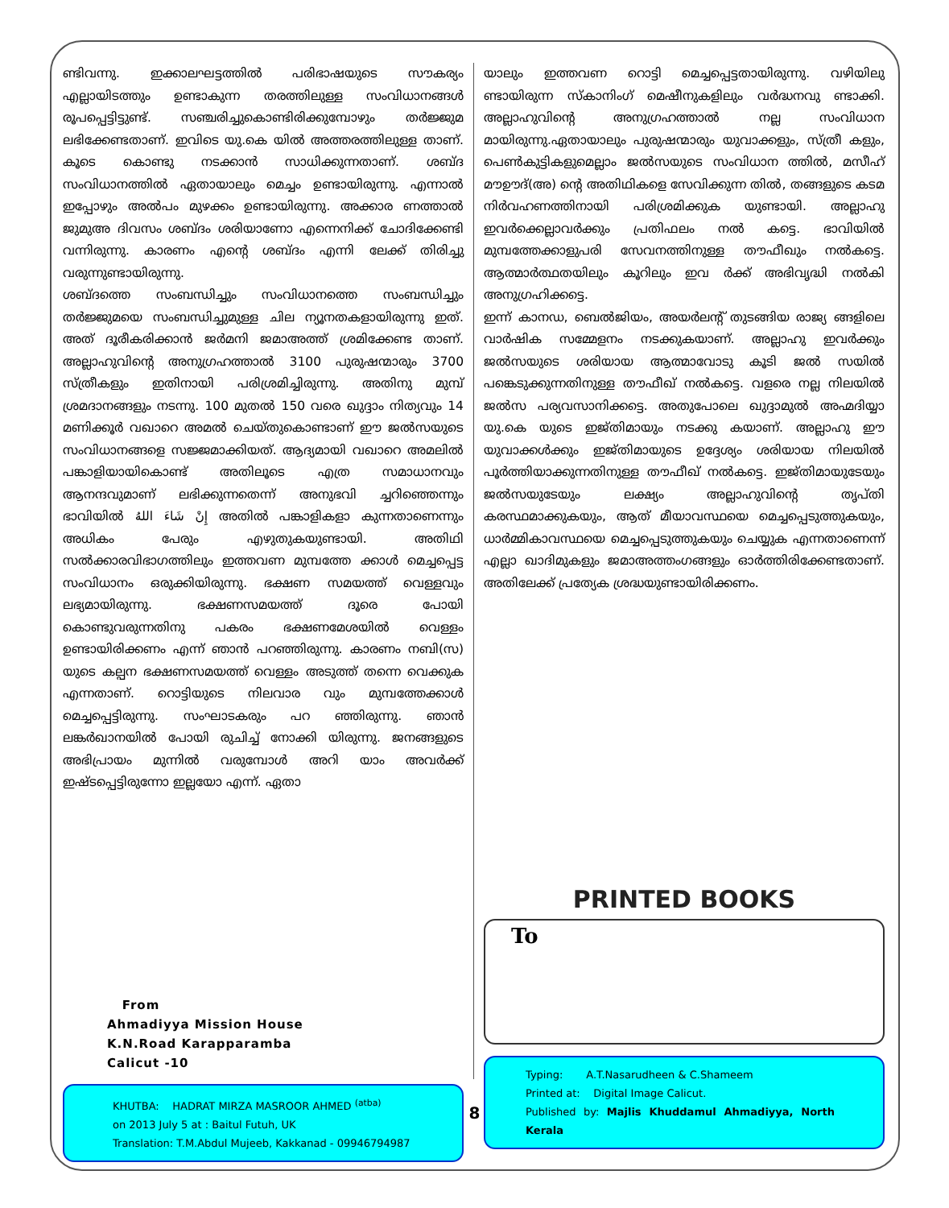ണ്ടിവന്നു. ഇക്കാലഘട്ടത്തിൽ പരിഭാഷയുടെ സൗകര്യം എല്ലായിടത്തും ഉണ്ടാകുന്ന തരത്തിലുള്ള സംവിധാനങ്ങൾ രൂപപ്പെട്ടിട്ടുണ്ട്. സഞ്ചരിച്ചുകൊണ്ടിരിക്കുമ്പോഴും തർജ്ജുമ ലഭിക്കേണ്ടതാണ്. ഇവിടെ യു.കെ യിൽ അത്തരത്തിലുള്ള താണ്. കൂടെ കൊണ്ടു നടക്കാൻ സാധിക്കുന്നതാണ്. ശബ്ദ സംവിധാനത്തിൽ ഏതായാലും മെച്ചം ഉണ്ടായിരുന്നു. എന്നാൽ ഇപ്പോഴും അൽപം മുഴക്കം ഉണ്ടായിരുന്നു. അക്കാര ണത്താൽ ജുമുഅ ദിവസം ശബ്ദം ശരിയാണോ എന്നെനിക്ക് ചോദിക്കേണ്ടി വന്നിരുന്നു. കാരണം എന്റെ ശബ്ദം എന്നി ലേക്ക് തിരിച്ചു വരുന്നുണ്ടായിരുന്നു.
ശബ്ദത്തെ സംബന്ധിച്ചും സംവിധാനത്തെ സംബന്ധിച്ചും തർജ്ജുമയെ സംബന്ധിച്ചുമുള്ള ചില ന്യൂനതകളായിരുന്നു ഇത്. അത് ദൂരീകരിക്കാൻ ജർമനി ജമാഅത്ത് ശ്രമിക്കേണ്ട താണ്. അല്ലാഹുവിന്റെ അനുഗ്രഹത്താൽ 3100 പുരുഷന്മാരും 3700 സ്ത്രീകളും ഇതിനായി പരിശ്രമിച്ചിരുന്നു. അതിനു മുമ്പ് ശ്രമദാനങ്ങളും നടന്നു. 100 മുതൽ 150 വരെ ഖുദ്ദാം നിത്യവും 14 മണിക്കൂർ വഖാറെ അമൽ ചെയ്തുകൊണ്ടാണ് ഈ ജൽസയുടെ സംവിധാനങ്ങളെ സജ്ജമാക്കിയത്. ആദ്യമായി വഖാറെ അമലിൽ പങ്കാളിയായികൊണ്ട് അതിലൂടെ എത്ര സമാധാനവും ആനന്ദവുമാണ് ലഭിക്കുന്നതെന്ന് അനുഭവി ച്ചറിഞ്ഞെന്നും ഭാവിയിൽ إِنْ شَاءَ اللهُ അതിൽ പങ്കാളികളാ കുന്നതാണെന്നും അധികം പേരും എഴുതുകയുണ്ടായി. അതിഥി സൽക്കാരവിഭാഗത്തിലും ഇത്തവണ മുമ്പത്തേ ക്കാൾ മെച്ചപ്പെട്ട സംവിധാനം ഒരുക്കിയിരുന്നു. ഭക്ഷണ സമയത്ത് വെള്ളവും ലഭ്യമായിരുന്നു. ഭക്ഷണസമയത്ത് ദൂരെ പോയി കൊണ്ടുവരുന്നതിനു പകരം ഭക്ഷണമേശയിൽ വെള്ളം ഉണ്ടായിരിക്കണം എന്ന് ഞാൻ പറഞ്ഞിരുന്നു. കാരണം നബി(സ) യുടെ കല്പന ഭക്ഷണസമയത്ത് വെള്ളം അടുത്ത് തന്നെ വെക്കുക എന്നതാണ്. റൊട്ടിയുടെ നിലവാര വും മുമ്പത്തേക്കാൾ മെച്ചപ്പെട്ടിരുന്നു. സംഘാടകരും പറ ഞ്ഞിരുന്നു. ഞാൻ ലങ്കർഖാനയിൽ പോയി രുചിച്ച് നോക്കി യിരുന്നു. ജനങ്ങളുടെ അഭിപ്രായം മുന്നിൽ വരുമ്പോൾ അറി യാം അവർക്ക് ഇഷ്ടപ്പെട്ടിരുന്നോ ഇല്ലയോ എന്ന്. ഏതാ
From
Ahmadiyya Mission House
K.N.Road Karapparamba
Calicut -10
KHUTBA: HADRAT MIRZA MASROOR AHMED <sup>(atba)</sup>
on 2013 July 5 at : Baitul Futuh, UK
Translation: T.M.Abdul Mujeeb, Kakkanad - 09946794987
യാലും ഇത്തവണ റൊട്ടി മെച്ചപ്പെട്ടതായിരുന്നു. വഴിയിലു ണ്ടായിരുന്ന സ്കാനിംഗ് മെഷീനുകളിലും വർദ്ധനവു ണ്ടാക്കി. അല്ലാഹുവിന്റെ അനുഗ്രഹത്താൽ നല്ല സംവിധാന മായിരുന്നു.ഏതായാലും പുരുഷന്മാരും യുവാക്കളും, സ്ത്രീ കളും, പെൺകുട്ടികളുമെല്ലാം ജൽസയുടെ സംവിധാന ത്തിൽ, മസീഹ് മൗഊദ്(അ) ന്റെ അതിഥികളെ സേവിക്കുന്ന തിൽ, തങ്ങളുടെ കടമ നിർവഹണത്തിനായി പരിശ്രമിക്കുക യുണ്ടായി. അല്ലാഹു ഇവർക്കെല്ലാവർക്കും പ്രതിഫലം നൽ കട്ടെ. ഭാവിയിൽ മുമ്പത്തേക്കാളുപരി സേവനത്തിനുള്ള തൗഫീഖും നൽകട്ടെ. ആത്മാർത്ഥതയിലും കൂറിലും ഇവ ർക്ക് അഭിവൃദ്ധി നൽകി അനുഗ്രഹിക്കട്ടെ.
ഇന്ന് കാനഡ, ബെൽജിയം, അയർലന്റ് തുടങ്ങിയ രാജ്യ ങ്ങളിലെ വാർഷിക സമ്മേളനം നടക്കുകയാണ്. അല്ലാഹു ഇവർക്കും ജൽസയുടെ ശരിയായ ആത്മാവോടു കൂടി ജൽ സയിൽ പങ്കെടുക്കുന്നതിനുള്ള തൗഫീഖ് നൽകട്ടെ. വളരെ നല്ല നിലയിൽ ജൽസ പര്യവസാനിക്കട്ടെ. അതുപോലെ ഖുദ്ദാമുൽ അഹ്മദിയ്യാ യു.കെ യുടെ ഇജ്തിമായും നടക്കു കയാണ്. അല്ലാഹു ഈ യുവാക്കൾക്കും ഇജ്തിമായുടെ ഉദ്ദേശ്യം ശരിയായ നിലയിൽ പൂർത്തിയാക്കുന്നതിനുള്ള തൗഫീഖ് നൽകട്ടെ. ഇജ്തിമായുടേയും ജൽസയുടേയും ലക്ഷ്യം അല്ലാഹുവിന്റെ തൃപ്തി കരസ്ഥമാക്കുകയും, ആത് മീയാവസ്ഥയെ മെച്ചപ്പെടുത്തുകയും, ധാർമ്മികാവസ്ഥയെ മെച്ചപ്പെടുത്തുകയും ചെയ്യുക എന്നതാണെന്ന് എല്ലാ ഖാദിമുകളും ജമാഅത്തംഗങ്ങളും ഓർത്തിരിക്കേണ്ടതാണ്. അതിലേക്ക് പ്രത്യേക ശ്രദ്ധയുണ്ടായിരിക്കണം.
PRINTED BOOKS
To
Typing: A.T.Nasarudheen & C.Shameem
Printed at: Digital Image Calicut.
Published by: Majlis Khuddamul Ahmadiyya, North Kerala
8